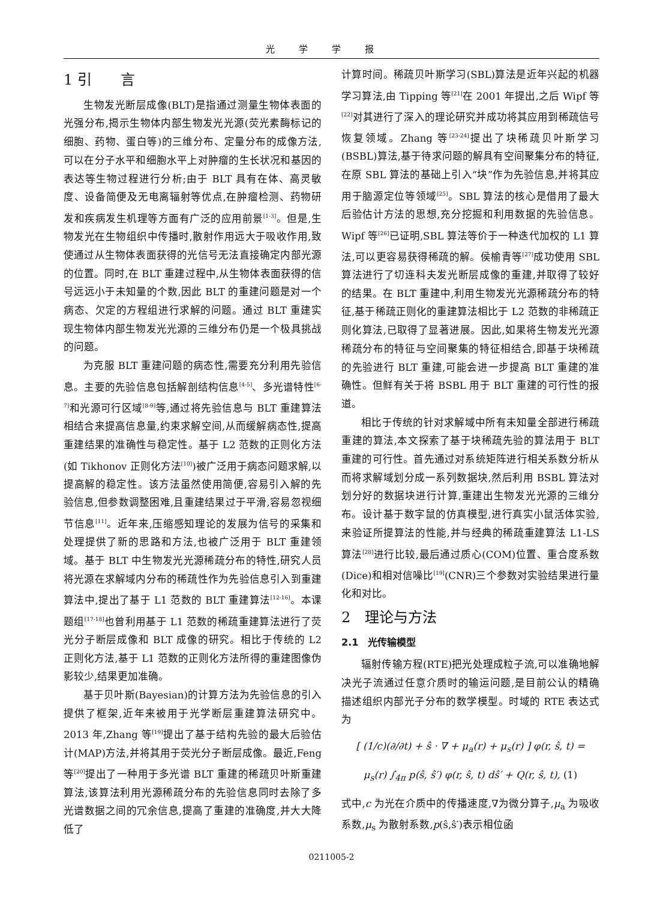光学学报
1 引　　言
生物发光断层成像(BLT)是指通过测量生物体表面的光强分布,揭示生物体内部生物发光光源(荧光素酶标记的细胞、药物、蛋白等)的三维分布、定量分布的成像方法,可以在分子水平和细胞水平上对肿瘤的生长状况和基因的表达等生物过程进行分析;由于 BLT 具有在体、高灵敏度、设备简便及无电离辐射等优点,在肿瘤检测、药物研发和疾病发生机理等方面有广泛的应用前景<sup>[1-3]</sup>。但是,生物发光在生物组织中传播时,散射作用远大于吸收作用,致使通过从生物体表面获得的光信号无法直接确定内部光源的位置。同时,在 BLT 重建过程中,从生物体表面获得的信号远远小于未知量的个数,因此 BLT 的重建问题是对一个病态、欠定的方程组进行求解的问题。通过 BLT 重建实现生物体内部生物发光光源的三维分布仍是一个极具挑战的问题。
为克服 BLT 重建问题的病态性,需要充分利用先验信息。主要的先验信息包括解剖结构信息<sup>[4-5]</sup>、多光谱特性<sup>[6-7]</sup>和光源可行区域<sup>[8-9]</sup>等,通过将先验信息与 BLT 重建算法相结合来提高信息量,约束求解空间,从而缓解病态性,提高重建结果的准确性与稳定性。基于 L2 范数的正则化方法(如 Tikhonov 正则化方法<sup>[10]</sup>)被广泛用于病态问题求解,以提高解的稳定性。该方法虽然使用简便,容易引入解的先验信息,但参数调整困难,且重建结果过于平滑,容易忽视细节信息<sup>[11]</sup>。近年来,压缩感知理论的发展为信号的采集和处理提供了新的思路和方法,也被广泛用于 BLT 重建领域。基于 BLT 中生物发光光源稀疏分布的特性,研究人员将光源在求解域内分布的稀疏性作为先验信息引入到重建算法中,提出了基于 L1 范数的 BLT 重建算法<sup>[12-16]</sup>。本课题组<sup>[17-18]</sup>也曾利用基于 L1 范数的稀疏重建算法进行了荧光分子断层成像和 BLT 成像的研究。相比于传统的 L2 正则化方法,基于 L1 范数的正则化方法所得的重建图像伪影较少,结果更加准确。
基于贝叶斯(Bayesian)的计算方法为先验信息的引入提供了框架,近年来被用于光学断层重建算法研究中。2013 年,Zhang 等<sup>[19]</sup>提出了基于结构先验的最大后验估计(MAP)方法,并将其用于荧光分子断层成像。最近,Feng 等<sup>[20]</sup>提出了一种用于多光谱 BLT 重建的稀疏贝叶斯重建算法,该算法利用光源稀疏分布的先验信息同时去除了多光谱数据之间的冗余信息,提高了重建的准确度,并大大降低了
计算时间。稀疏贝叶斯学习(SBL)算法是近年兴起的机器学习算法,由 Tipping 等<sup>[21]</sup>在 2001 年提出,之后 Wipf 等<sup>[22]</sup>对其进行了深入的理论研究并成功将其应用到稀疏信号恢复领域。Zhang 等<sup>[23-24]</sup>提出了块稀疏贝叶斯学习(BSBL)算法,基于待求问题的解具有空间聚集分布的特征,在原 SBL 算法的基础上引入“块”作为先验信息,并将其应用于脑源定位等领域<sup>[25]</sup>。SBL 算法的核心是借用了最大后验估计方法的思想,充分挖掘和利用数据的先验信息。Wipf 等<sup>[26]</sup>已证明,SBL 算法等价于一种迭代加权的 L1 算法,可以更容易获得稀疏的解。侯榆青等<sup>[27]</sup>成功使用 SBL 算法进行了切连科夫发光断层成像的重建,并取得了较好的结果。在 BLT 重建中,利用生物发光光源稀疏分布的特征,基于稀疏正则化的重建算法相比于 L2 范数的非稀疏正则化算法,已取得了显著进展。因此,如果将生物发光光源稀疏分布的特征与空间聚集的特征相结合,即基于块稀疏的先验进行 BLT 重建,可能会进一步提高 BLT 重建的准确性。但鲜有关于将 BSBL 用于 BLT 重建的可行性的报道。
相比于传统的针对求解域中所有未知量全部进行稀疏重建的算法,本文探索了基于块稀疏先验的算法用于 BLT 重建的可行性。首先通过对系统矩阵进行相关系数分析从而将求解域划分成一系列数据块,然后利用 BSBL 算法对划分好的数据块进行计算,重建出生物发光光源的三维分布。设计基于数字鼠的仿真模型,进行真实小鼠活体实验,来验证所提算法的性能,并与经典的稀疏重建算法 L1-LS 算法<sup>[28]</sup>进行比较,最后通过质心(COM)位置、重合度系数(Dice)和相对信噪比<sup>[19]</sup>(CNR)三个参数对实验结果进行量化和对比。
2　理论与方法
2.1　光传输模型
辐射传输方程(RTE)把光处理成粒子流,可以准确地解决光子流通过任意介质时的输运问题,是目前公认的精确描述组织内部光子分布的数学模型。时域的 RTE 表达式为
[ (1/c)(∂/∂t) + ŝ · ∇ + μ<sub>a</sub>(r) + μ<sub>s</sub>(r) ] φ(r, ŝ, t) =
μ<sub>s</sub>(r) ∫<sub>4π</sub> p(ŝ, ŝ′) φ(r, ŝ, t) dŝ′ + Q(r, ŝ, t), (1)
式中,c 为光在介质中的传播速度,∇为微分算子,μ<sub>a</sub> 为吸收系数,μ<sub>s</sub> 为散射系数,p(ŝ,ŝ′)表示相位函
0211005-2